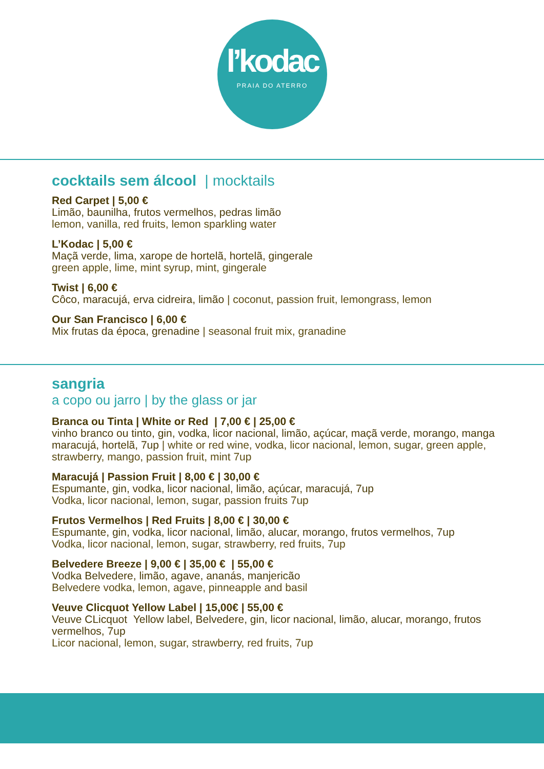l’kodac
PRAIA DO ATERRO
cocktails sem álcool | mocktails
Red Carpet | 5,00 €
Limão, baunilha, frutos vermelhos, pedras limão
lemon, vanilla, red fruits, lemon sparkling water
L’Kodac | 5,00 €
Maçã verde, lima, xarope de hortelã, hortelã, gingerale
green apple, lime, mint syrup, mint, gingerale
Twist | 6,00 €
Côco, maracujá, erva cidreira, limão | coconut, passion fruit, lemongrass, lemon
Our San Francisco | 6,00 €
Mix frutas da época, grenadine | seasonal fruit mix, granadine
sangria
a copo ou jarro | by the glass or jar
Branca ou Tinta | White or Red | 7,00 € | 25,00 €
vinho branco ou tinto, gin, vodka, licor nacional, limão, açúcar, maçã verde, morango, manga maracujá, hortelã, 7up | white or red wine, vodka, licor nacional, lemon, sugar, green apple, strawberry, mango, passion fruit, mint 7up
Maracujá | Passion Fruit | 8,00 € | 30,00 €
Espumante, gin, vodka, licor nacional, limão, açúcar, maracujá, 7up
Vodka, licor nacional, lemon, sugar, passion fruits 7up
Frutos Vermelhos | Red Fruits | 8,00 € | 30,00 €
Espumante, gin, vodka, licor nacional, limão, alucar, morango, frutos vermelhos, 7up
Vodka, licor nacional, lemon, sugar, strawberry, red fruits, 7up
Belvedere Breeze | 9,00 € | 35,00 € | 55,00 €
Vodka Belvedere, limão, agave, ananás, manjericão
Belvedere vodka, lemon, agave, pinneapple and basil
Veuve Clicquot Yellow Label | 15,00€ | 55,00 €
Veuve CLicquot Yellow label, Belvedere, gin, licor nacional, limão, alucar, morango, frutos vermelhos, 7up
Licor nacional, lemon, sugar, strawberry, red fruits, 7up